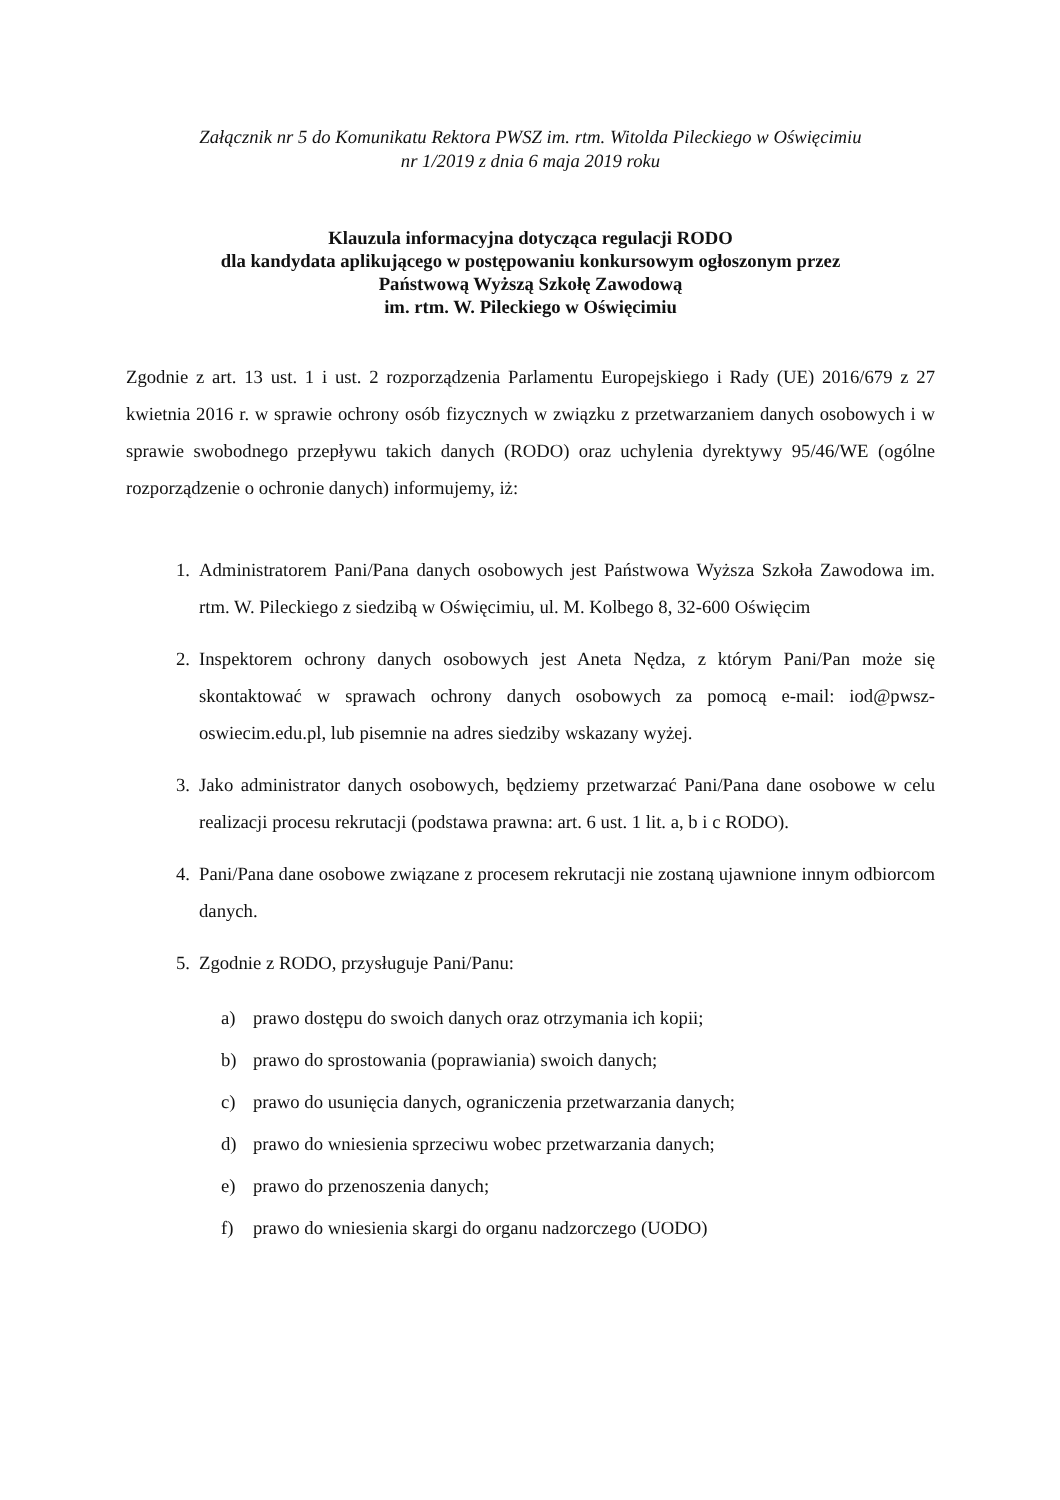Załącznik nr 5 do Komunikatu Rektora PWSZ im. rtm. Witolda Pileckiego w Oświęcimiu
nr 1/2019 z dnia 6 maja 2019 roku
Klauzula informacyjna dotycząca regulacji RODO
dla kandydata aplikującego w postępowaniu konkursowym ogłoszonym przez
Państwową Wyższą Szkołę Zawodową
im. rtm. W. Pileckiego w Oświęcimiu
Zgodnie z art. 13 ust. 1 i ust. 2 rozporządzenia Parlamentu Europejskiego i Rady (UE) 2016/679 z 27 kwietnia 2016 r. w sprawie ochrony osób fizycznych w związku z przetwarzaniem danych osobowych i w sprawie swobodnego przepływu takich danych (RODO) oraz uchylenia dyrektywy 95/46/WE (ogólne rozporządzenie o ochronie danych) informujemy, iż:
1. Administratorem Pani/Pana danych osobowych jest Państwowa Wyższa Szkoła Zawodowa im. rtm. W. Pileckiego z siedzibą w Oświęcimiu, ul. M. Kolbego 8, 32-600 Oświęcim
2. Inspektorem ochrony danych osobowych jest Aneta Nędza, z którym Pani/Pan może się skontaktować w sprawach ochrony danych osobowych za pomocą e-mail: iod@pwsz-oswiecim.edu.pl, lub pisemnie na adres siedziby wskazany wyżej.
3. Jako administrator danych osobowych, będziemy przetwarzać Pani/Pana dane osobowe w celu realizacji procesu rekrutacji (podstawa prawna: art. 6 ust. 1 lit. a, b i c RODO).
4. Pani/Pana dane osobowe związane z procesem rekrutacji nie zostaną ujawnione innym odbiorcom danych.
5. Zgodnie z RODO, przysługuje Pani/Panu:
a) prawo dostępu do swoich danych oraz otrzymania ich kopii;
b) prawo do sprostowania (poprawiania) swoich danych;
c) prawo do usunięcia danych, ograniczenia przetwarzania danych;
d) prawo do wniesienia sprzeciwu wobec przetwarzania danych;
e) prawo do przenoszenia danych;
f) prawo do wniesienia skargi do organu nadzorczego (UODO)